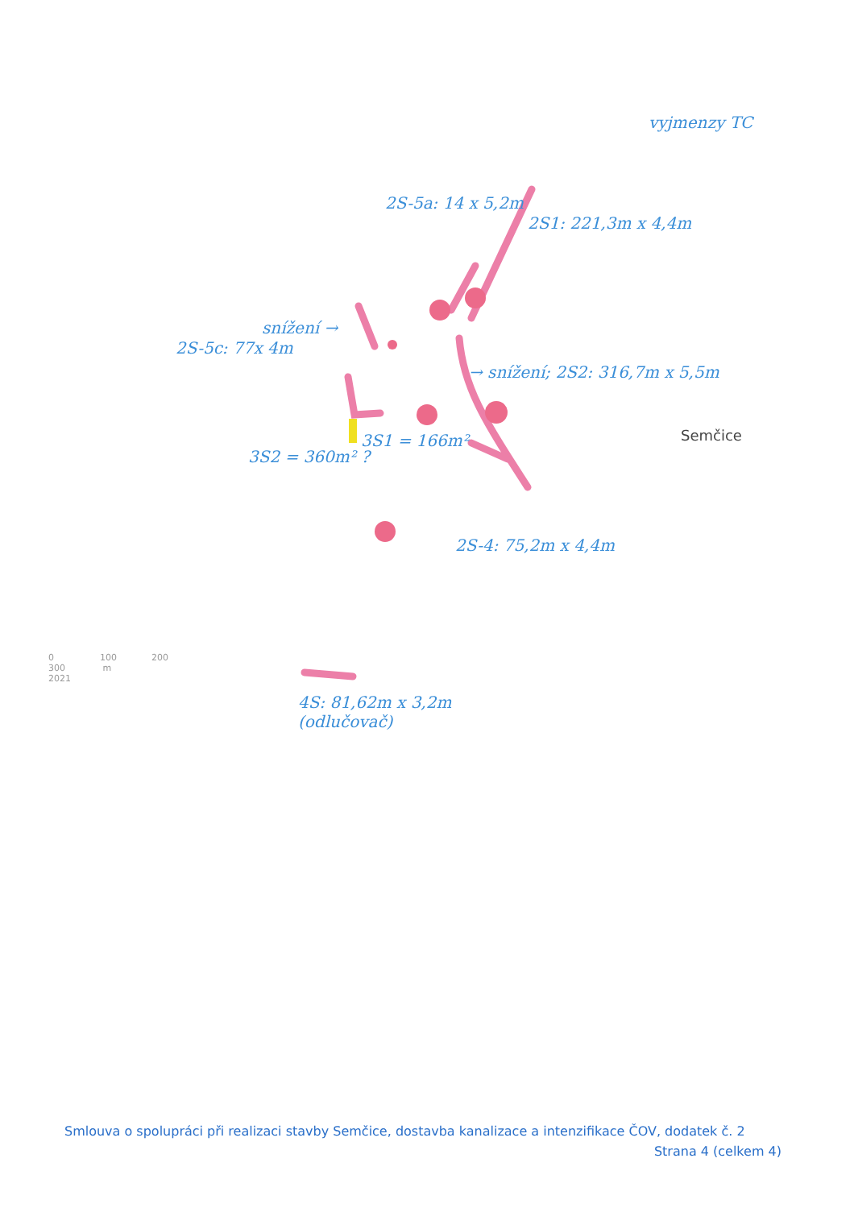vyjmenzy TC
2S-5a: 14 x 5,2m
2S1: 221,3m x 4,4m
snížení →
2S-5c: 77x 4m
→ snížení; 2S2: 316,7m x 5,5m
3S1 = 166m²
3S2 = 360m² ?
2S-4: 75,2m x 4,4m
Semčice
0 100 200 300 m
2021
4S: 81,62m x 3,2m
(odlučovač)
Smlouva o spolupráci při realizaci stavby Semčice, dostavba kanalizace a intenzifikace ČOV, dodatek č. 2
Strana 4 (celkem 4)